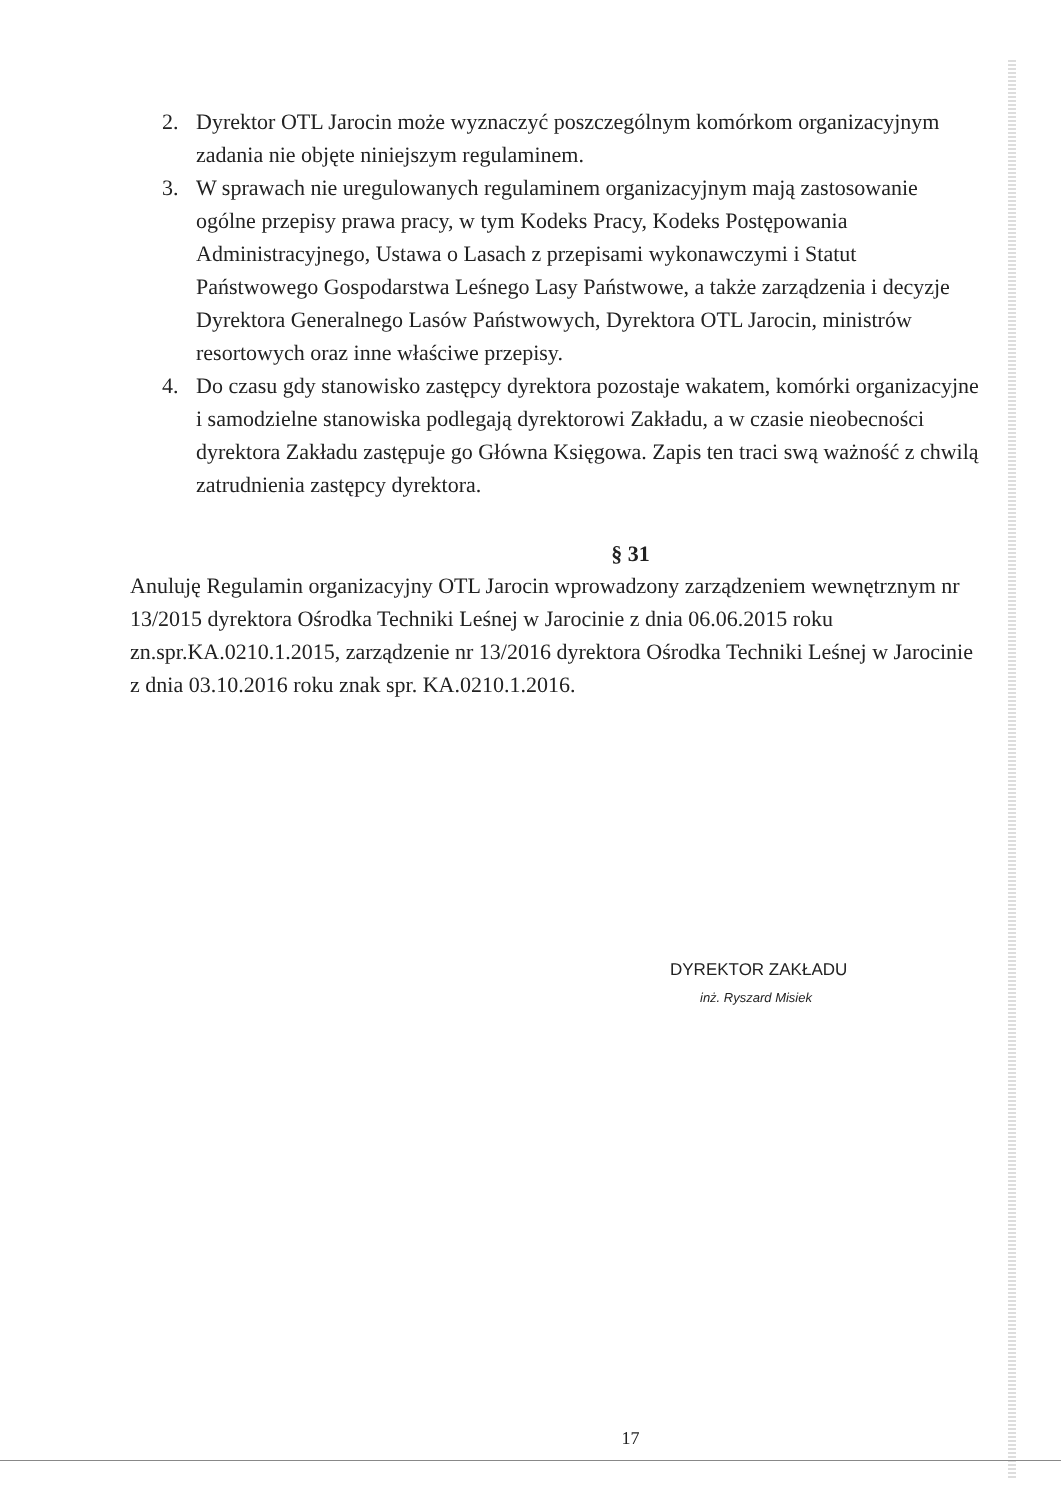2. Dyrektor OTL Jarocin może wyznaczyć poszczególnym komórkom organizacyjnym zadania nie objęte niniejszym regulaminem.
3. W sprawach nie uregulowanych regulaminem organizacyjnym mają zastosowanie ogólne przepisy prawa pracy, w tym Kodeks Pracy, Kodeks Postępowania Administracyjnego, Ustawa o Lasach z przepisami wykonawczymi i Statut Państwowego Gospodarstwa Leśnego Lasy Państwowe, a także zarządzenia i decyzje Dyrektora Generalnego Lasów Państwowych, Dyrektora OTL Jarocin, ministrów resortowych oraz inne właściwe przepisy.
4. Do czasu gdy stanowisko zastępcy dyrektora pozostaje wakatem, komórki organizacyjne i samodzielne stanowiska podlegają dyrektorowi Zakładu, a w czasie nieobecności dyrektora Zakładu zastępuje go Główna Księgowa. Zapis ten traci swą ważność z chwilą zatrudnienia zastępcy dyrektora.
§ 31
Anuluję Regulamin organizacyjny OTL Jarocin wprowadzony zarządzeniem wewnętrznym nr 13/2015 dyrektora Ośrodka Techniki Leśnej w Jarocinie z dnia 06.06.2015 roku zn.spr.KA.0210.1.2015, zarządzenie nr 13/2016 dyrektora Ośrodka Techniki Leśnej w Jarocinie z dnia 03.10.2016 roku znak spr. KA.0210.1.2016.
DYREKTOR ZAKŁADU
inż. Ryszard Misiek
17